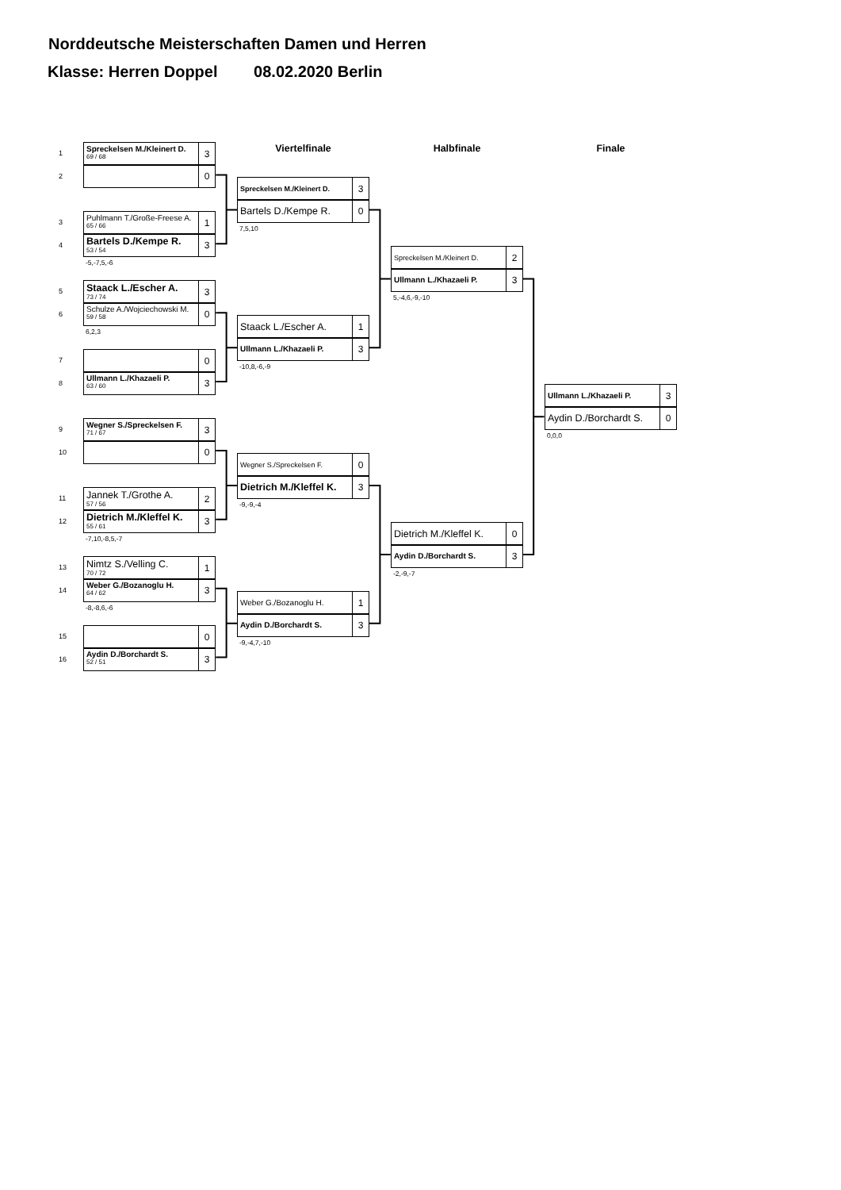Norddeutsche Meisterschaften Damen und Herren
Klasse: Herren Doppel 08.02.2020 Berlin
1
Spreckelsen M./Kleinert D.
69 / 68
3
2
0
3
Puhlmann T./Große-Freese A.
65 / 66
1
4
Bartels D./Kempe R.
53 / 54
3
-5,-7,5,-6
5
Staack L./Escher A.
73 / 74
3
6
Schulze A./Wojciechowski M.
59 / 58
0
6,2,3
7
0
8
Ullmann L./Khazaeli P.
63 / 60
3
9
Wegner S./Spreckelsen F.
71 / 67
3
10
0
11
Jannek T./Grothe A.
57 / 56
2
12
Dietrich M./Kleffel K.
55 / 61
3
-7,10,-8,5,-7
13
Nimtz S./Velling C.
70 / 72
1
14
Weber G./Bozanoglu H.
64 / 62
3
-8,-8,6,-6
15
0
16
Aydin D./Borchardt S.
52 / 51
3
Viertelfinale
Spreckelsen M./Kleinert D.
3
Bartels D./Kempe R.
0
7,5,10
Staack L./Escher A.
1
Ullmann L./Khazaeli P.
3
-10,8,-6,-9
Wegner S./Spreckelsen F.
0
Dietrich M./Kleffel K.
3
-9,-9,-4
Weber G./Bozanoglu H.
1
Aydin D./Borchardt S.
3
-9,-4,7,-10
Halbfinale
Spreckelsen M./Kleinert D.
2
Ullmann L./Khazaeli P.
3
5,-4,6,-9,-10
Dietrich M./Kleffel K.
0
Aydin D./Borchardt S.
3
-2,-9,-7
Finale
Ullmann L./Khazaeli P.
3
Aydin D./Borchardt S.
0
0,0,0